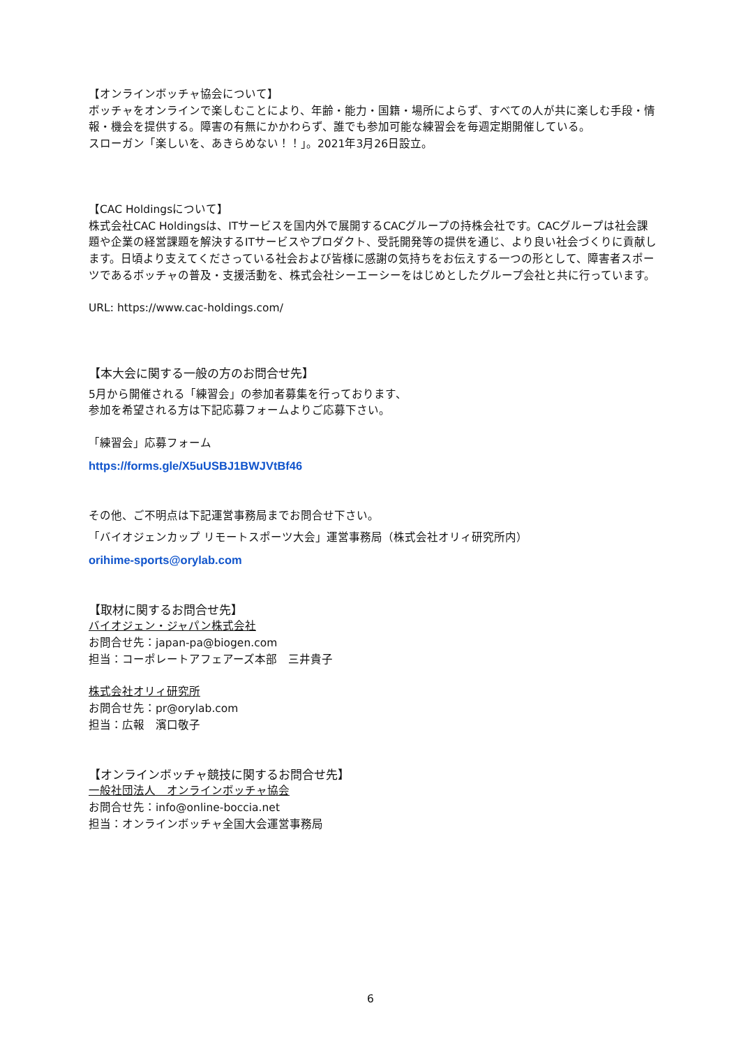【オンラインボッチャ協会について】
ボッチャをオンラインで楽しむことにより、年齢・能力・国籍・場所によらず、すべての人が共に楽しむ手段・情報・機会を提供する。障害の有無にかかわらず、誰でも参加可能な練習会を毎週定期開催している。
スローガン「楽しいを、あきらめない！！」。2021年3月26日設立。
【CAC Holdingsについて】
株式会社CAC Holdingsは、ITサービスを国内外で展開するCACグループの持株会社です。CACグループは社会課題や企業の経営課題を解決するITサービスやプロダクト、受託開発等の提供を通じ、より良い社会づくりに貢献します。日頃より支えてくださっている社会および皆様に感謝の気持ちをお伝えする一つの形として、障害者スポーツであるボッチャの普及・支援活動を、株式会社シーエーシーをはじめとしたグループ会社と共に行っています。
URL: https://www.cac-holdings.com/
【本大会に関する一般の方のお問合せ先】
5月から開催される「練習会」の参加者募集を行っております、
参加を希望される方は下記応募フォームよりご応募下さい。
「練習会」応募フォーム
https://forms.gle/X5uUSBJ1BWJVtBf46
その他、ご不明点は下記運営事務局までお問合せ下さい。
「バイオジェンカップ リモートスポーツ大会」運営事務局（株式会社オリィ研究所内）
orihime-sports@orylab.com
【取材に関するお問合せ先】
バイオジェン・ジャパン株式会社
お問合せ先：japan-pa@biogen.com
担当：コーポレートアフェアーズ本部　三井貴子
株式会社オリィ研究所
お問合せ先：pr@orylab.com
担当：広報　濱口敬子
【オンラインボッチャ競技に関するお問合せ先】
一般社団法人　オンラインボッチャ協会
お問合せ先：info@online-boccia.net
担当：オンラインボッチャ全国大会運営事務局
6